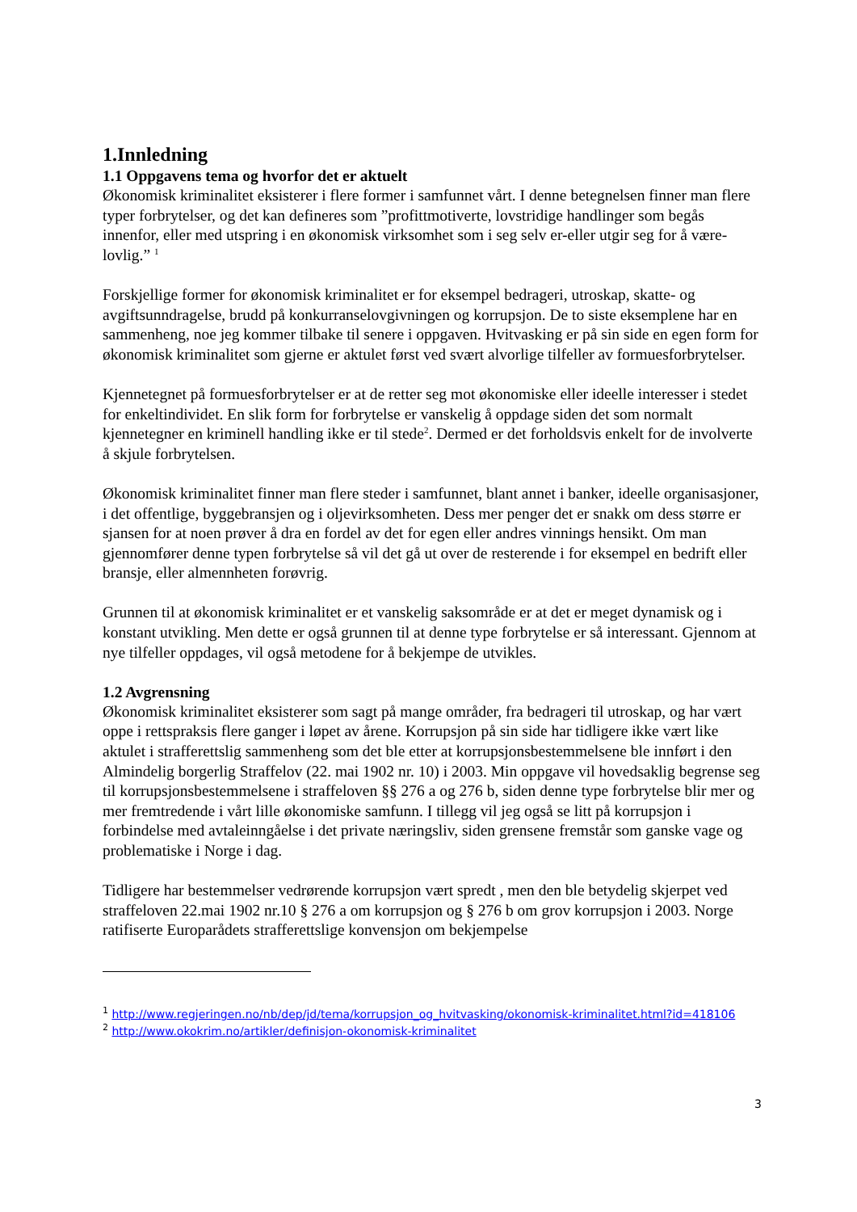1.Innledning
1.1 Oppgavens tema og hvorfor det er aktuelt
Økonomisk kriminalitet eksisterer i flere former i samfunnet vårt. I denne betegnelsen finner man flere typer forbrytelser, og det kan defineres som ”profittmotiverte, lovstridige handlinger som begås innenfor, eller med utspring i en økonomisk virksomhet som i seg selv er-eller utgir seg for å være-lovlig.” <sup>1</sup>
Forskjellige former for økonomisk kriminalitet er for eksempel bedrageri, utroskap, skatte- og avgiftsunndragelse, brudd på konkurranselovgivningen og korrupsjon. De to siste eksemplene har en sammenheng, noe jeg kommer tilbake til senere i oppgaven. Hvitvasking er på sin side en egen form for økonomisk kriminalitet som gjerne er aktulet først ved svært alvorlige tilfeller av formuesforbrytelser.
Kjennetegnet på formuesforbrytelser er at de retter seg mot økonomiske eller ideelle interesser i stedet for enkeltindividet. En slik form for forbrytelse er vanskelig å oppdage siden det som normalt kjennetegner en kriminell handling ikke er til stede<sup>2</sup>. Dermed er det forholdsvis enkelt for de involverte å skjule forbrytelsen.
Økonomisk kriminalitet finner man flere steder i samfunnet, blant annet i banker, ideelle organisasjoner, i det offentlige, byggebransjen og i oljevirksomheten. Dess mer penger det er snakk om dess større er sjansen for at noen prøver å dra en fordel av det for egen eller andres vinnings hensikt. Om man gjennomfører denne typen forbrytelse så vil det gå ut over de resterende i for eksempel en bedrift eller bransje, eller almennheten forøvrig.
Grunnen til at økonomisk kriminalitet er et vanskelig saksområde er at det er meget dynamisk og i konstant utvikling. Men dette er også grunnen til at denne type forbrytelse er så interessant. Gjennom at nye tilfeller oppdages, vil også metodene for å bekjempe de utvikles.
1.2 Avgrensning
Økonomisk kriminalitet eksisterer som sagt på mange områder, fra bedrageri til utroskap, og har vært oppe i rettspraksis flere ganger i løpet av årene. Korrupsjon på sin side har tidligere ikke vært like aktulet i strafferettslig sammenheng som det ble etter at korrupsjonsbestemmelsene ble innført i den Almindelig borgerlig Straffelov (22. mai 1902 nr. 10) i 2003. Min oppgave vil hovedsaklig begrense seg til korrupsjonsbestemmelsene i straffeloven §§ 276 a og 276 b, siden denne type forbrytelse blir mer og mer fremtredende i vårt lille økonomiske samfunn. I tillegg vil jeg også se litt på korrupsjon i forbindelse med avtaleinngåelse i det private næringsliv, siden grensene fremstår som ganske vage og problematiske i Norge i dag.
Tidligere har bestemmelser vedrørende korrupsjon vært spredt , men den ble betydelig skjerpet ved straffeloven 22.mai 1902 nr.10 § 276 a om korrupsjon og § 276 b om grov korrupsjon i 2003. Norge ratifiserte Europarådets strafferettslige konvensjon om bekjempelse
<sup>1</sup> http://www.regjeringen.no/nb/dep/jd/tema/korrupsjon_og_hvitvasking/okonomisk-kriminalitet.html?id=418106
<sup>2</sup> http://www.okokrim.no/artikler/definisjon-okonomisk-kriminalitet
3